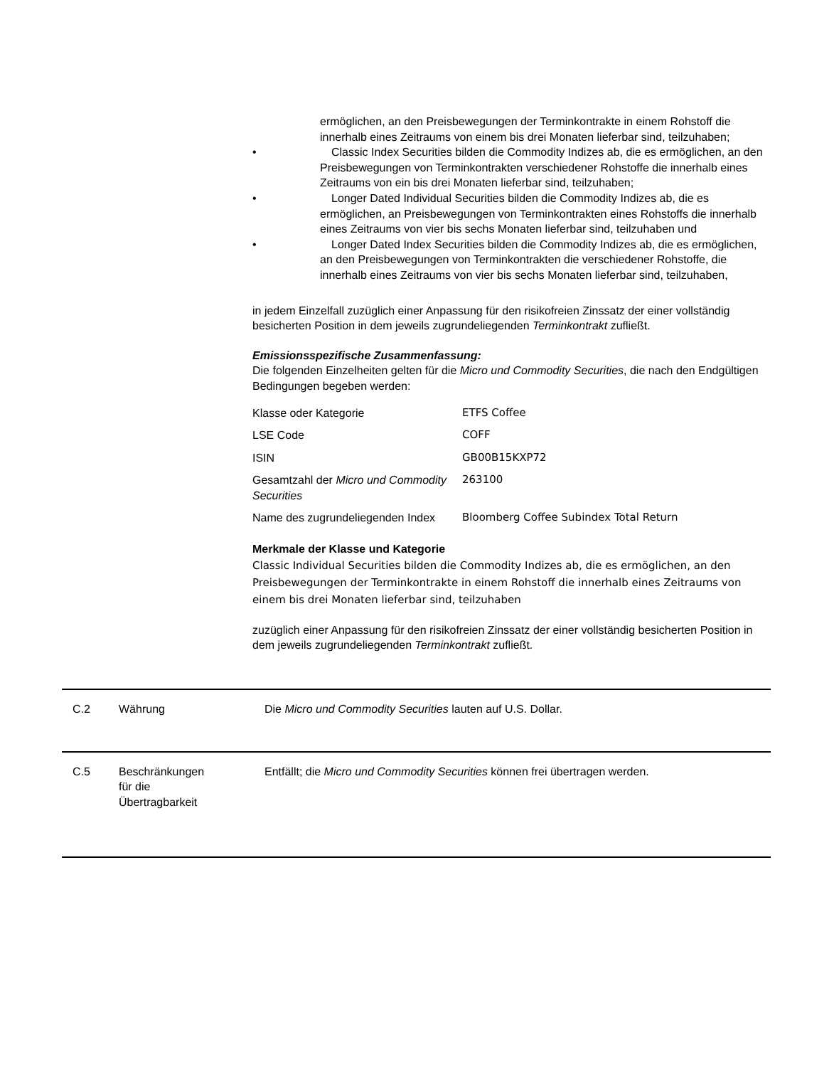ermöglichen, an den Preisbewegungen der Terminkontrakte in einem Rohstoff die innerhalb eines Zeitraums von einem bis drei Monaten lieferbar sind, teilzuhaben;
• Classic Index Securities bilden die Commodity Indizes ab, die es ermöglichen, an den Preisbewegungen von Terminkontrakten verschiedener Rohstoffe die innerhalb eines Zeitraums von ein bis drei Monaten lieferbar sind, teilzuhaben;
• Longer Dated Individual Securities bilden die Commodity Indizes ab, die es ermöglichen, an Preisbewegungen von Terminkontrakten eines Rohstoffs die innerhalb eines Zeitraums von vier bis sechs Monaten lieferbar sind, teilzuhaben und
• Longer Dated Index Securities bilden die Commodity Indizes ab, die es ermöglichen, an den Preisbewegungen von Terminkontrakten die verschiedener Rohstoffe, die innerhalb eines Zeitraums von vier bis sechs Monaten lieferbar sind, teilzuhaben,
in jedem Einzelfall zuzüglich einer Anpassung für den risikofreien Zinssatz der einer vollständig besicherten Position in dem jeweils zugrundeliegenden Terminkontrakt zufließt.
Emissionsspezifische Zusammenfassung:
Die folgenden Einzelheiten gelten für die Micro und Commodity Securities, die nach den Endgültigen Bedingungen begeben werden:
| Klasse oder Kategorie | ETFS Coffee |
| LSE Code | COFF |
| ISIN | GB00B15KXP72 |
| Gesamtzahl der Micro und Commodity Securities | 263100 |
| Name des zugrundeliegenden Index | Bloomberg Coffee Subindex Total Return |
Merkmale der Klasse und Kategorie
Classic Individual Securities bilden die Commodity Indizes ab, die es ermöglichen, an den Preisbewegungen der Terminkontrakte in einem Rohstoff die innerhalb eines Zeitraums von einem bis drei Monaten lieferbar sind, teilzuhaben
zuzüglich einer Anpassung für den risikofreien Zinssatz der einer vollständig besicherten Position in dem jeweils zugrundeliegenden Terminkontrakt zufließt.
C.2 Währung Die Micro und Commodity Securities lauten auf U.S. Dollar.
C.5 Beschränkungen
für die
Übertragbarkeit
Entfällt; die Micro und Commodity Securities können frei übertragen werden.